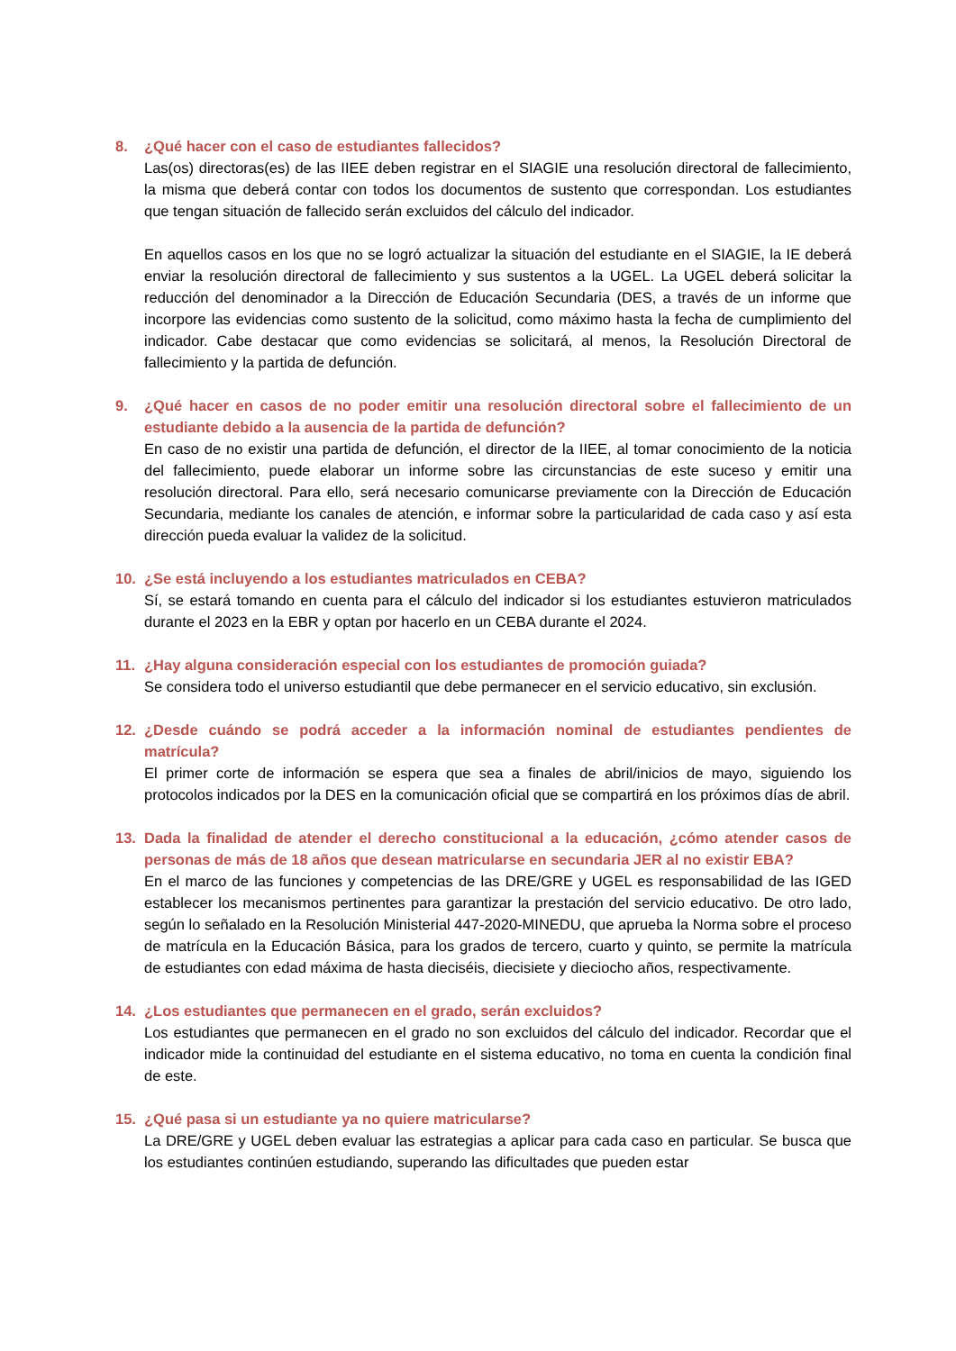8. ¿Qué hacer con el caso de estudiantes fallecidos?
Las(os) directoras(es) de las IIEE deben registrar en el SIAGIE una resolución directoral de fallecimiento, la misma que deberá contar con todos los documentos de sustento que correspondan. Los estudiantes que tengan situación de fallecido serán excluidos del cálculo del indicador.
En aquellos casos en los que no se logró actualizar la situación del estudiante en el SIAGIE, la IE deberá enviar la resolución directoral de fallecimiento y sus sustentos a la UGEL. La UGEL deberá solicitar la reducción del denominador a la Dirección de Educación Secundaria (DES, a través de un informe que incorpore las evidencias como sustento de la solicitud, como máximo hasta la fecha de cumplimiento del indicador. Cabe destacar que como evidencias se solicitará, al menos, la Resolución Directoral de fallecimiento y la partida de defunción.
9. ¿Qué hacer en casos de no poder emitir una resolución directoral sobre el fallecimiento de un estudiante debido a la ausencia de la partida de defunción?
En caso de no existir una partida de defunción, el director de la IIEE, al tomar conocimiento de la noticia del fallecimiento, puede elaborar un informe sobre las circunstancias de este suceso y emitir una resolución directoral. Para ello, será necesario comunicarse previamente con la Dirección de Educación Secundaria, mediante los canales de atención, e informar sobre la particularidad de cada caso y así esta dirección pueda evaluar la validez de la solicitud.
10. ¿Se está incluyendo a los estudiantes matriculados en CEBA?
Sí, se estará tomando en cuenta para el cálculo del indicador si los estudiantes estuvieron matriculados durante el 2023 en la EBR y optan por hacerlo en un CEBA durante el 2024.
11. ¿Hay alguna consideración especial con los estudiantes de promoción guiada?
Se considera todo el universo estudiantil que debe permanecer en el servicio educativo, sin exclusión.
12. ¿Desde cuándo se podrá acceder a la información nominal de estudiantes pendientes de matrícula?
El primer corte de información se espera que sea a finales de abril/inicios de mayo, siguiendo los protocolos indicados por la DES en la comunicación oficial que se compartirá en los próximos días de abril.
13. Dada la finalidad de atender el derecho constitucional a la educación, ¿cómo atender casos de personas de más de 18 años que desean matricularse en secundaria JER al no existir EBA?
En el marco de las funciones y competencias de las DRE/GRE y UGEL es responsabilidad de las IGED establecer los mecanismos pertinentes para garantizar la prestación del servicio educativo. De otro lado, según lo señalado en la Resolución Ministerial 447-2020-MINEDU, que aprueba la Norma sobre el proceso de matrícula en la Educación Básica, para los grados de tercero, cuarto y quinto, se permite la matrícula de estudiantes con edad máxima de hasta dieciséis, diecisiete y dieciocho años, respectivamente.
14. ¿Los estudiantes que permanecen en el grado, serán excluidos?
Los estudiantes que permanecen en el grado no son excluidos del cálculo del indicador. Recordar que el indicador mide la continuidad del estudiante en el sistema educativo, no toma en cuenta la condición final de este.
15. ¿Qué pasa si un estudiante ya no quiere matricularse?
La DRE/GRE y UGEL deben evaluar las estrategias a aplicar para cada caso en particular. Se busca que los estudiantes continúen estudiando, superando las dificultades que pueden estar